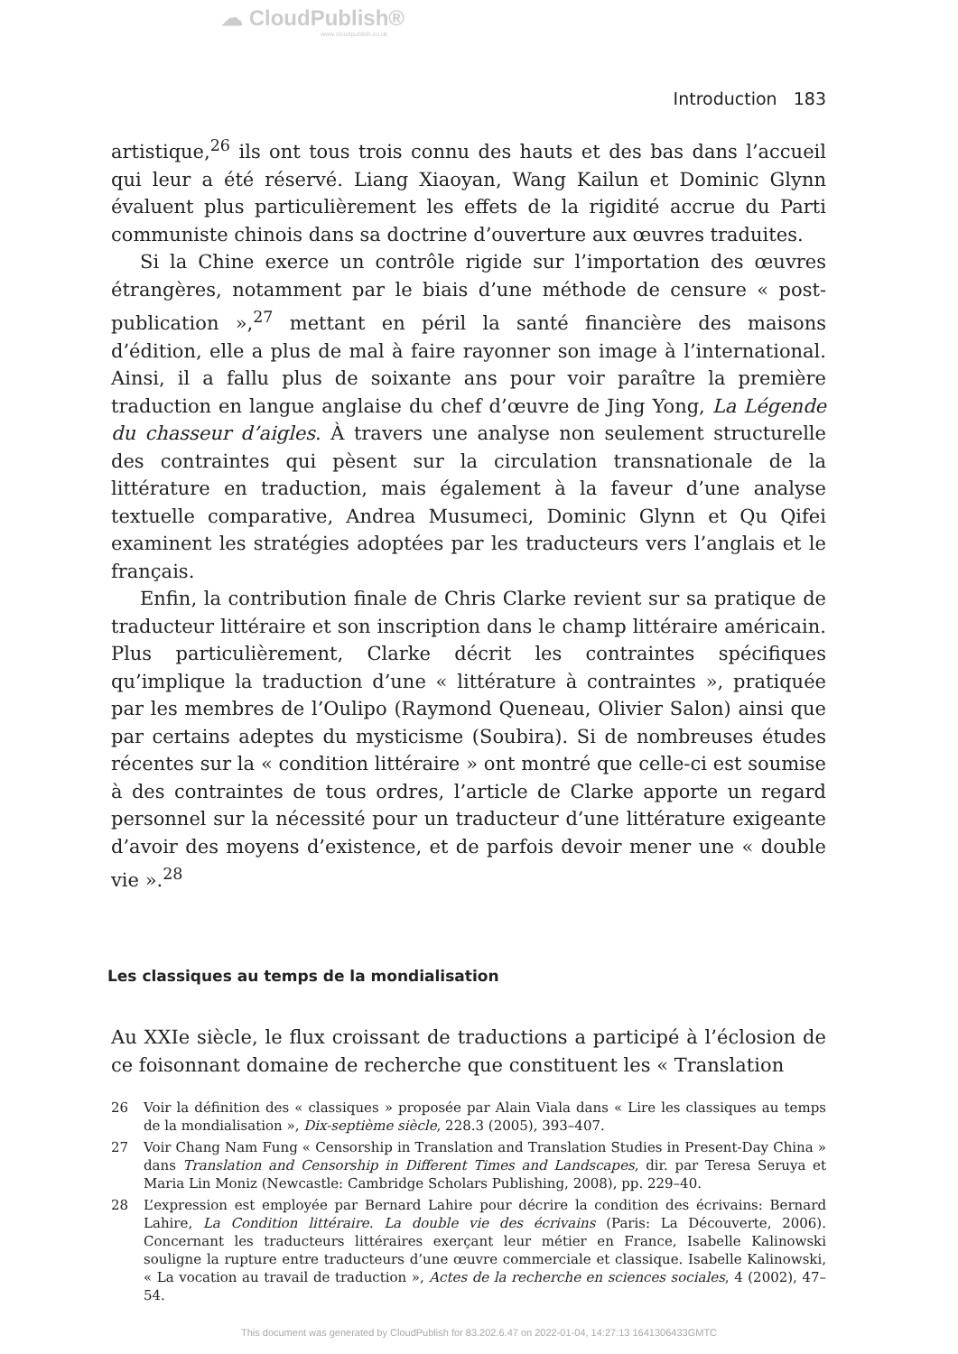☁ CloudPublish®
www.cloudpublish.co.uk
Introduction 183
artistique,<sup>26</sup> ils ont tous trois connu des hauts et des bas dans l’accueil qui leur a été réservé. Liang Xiaoyan, Wang Kailun et Dominic Glynn évaluent plus particulièrement les effets de la rigidité accrue du Parti communiste chinois dans sa doctrine d’ouverture aux œuvres traduites.
Si la Chine exerce un contrôle rigide sur l’importation des œuvres étrangères, notamment par le biais d’une méthode de censure « post-publication »,<sup>27</sup> mettant en péril la santé financière des maisons d’édition, elle a plus de mal à faire rayonner son image à l’international. Ainsi, il a fallu plus de soixante ans pour voir paraître la première traduction en langue anglaise du chef d’œuvre de Jing Yong, La Légende du chasseur d’aigles. À travers une analyse non seulement structurelle des contraintes qui pèsent sur la circulation transnationale de la littérature en traduction, mais également à la faveur d’une analyse textuelle comparative, Andrea Musumeci, Dominic Glynn et Qu Qifei examinent les stratégies adoptées par les traducteurs vers l’anglais et le français.
Enfin, la contribution finale de Chris Clarke revient sur sa pratique de traducteur littéraire et son inscription dans le champ littéraire américain. Plus particulièrement, Clarke décrit les contraintes spécifiques qu’implique la traduction d’une « littérature à contraintes », pratiquée par les membres de l’Oulipo (Raymond Queneau, Olivier Salon) ainsi que par certains adeptes du mysticisme (Soubira). Si de nombreuses études récentes sur la « condition littéraire » ont montré que celle-ci est soumise à des contraintes de tous ordres, l’article de Clarke apporte un regard personnel sur la nécessité pour un traducteur d’une littérature exigeante d’avoir des moyens d’existence, et de parfois devoir mener une « double vie ».<sup>28</sup>
Les classiques au temps de la mondialisation
Au XXIe siècle, le flux croissant de traductions a participé à l’éclosion de ce foisonnant domaine de recherche que constituent les « Translation
26 Voir la définition des « classiques » proposée par Alain Viala dans « Lire les classiques au temps de la mondialisation », Dix-septième siècle, 228.3 (2005), 393–407.
27 Voir Chang Nam Fung « Censorship in Translation and Translation Studies in Present-Day China » dans Translation and Censorship in Different Times and Landscapes, dir. par Teresa Seruya et Maria Lin Moniz (Newcastle: Cambridge Scholars Publishing, 2008), pp. 229–40.
28 L’expression est employée par Bernard Lahire pour décrire la condition des écrivains: Bernard Lahire, La Condition littéraire. La double vie des écrivains (Paris: La Découverte, 2006). Concernant les traducteurs littéraires exerçant leur métier en France, Isabelle Kalinowski souligne la rupture entre traducteurs d’une œuvre commerciale et classique. Isabelle Kalinowski, « La vocation au travail de traduction », Actes de la recherche en sciences sociales, 4 (2002), 47–54.
This document was generated by CloudPublish for 83.202.6.47 on 2022-01-04, 14:27:13 1641306433GMTC